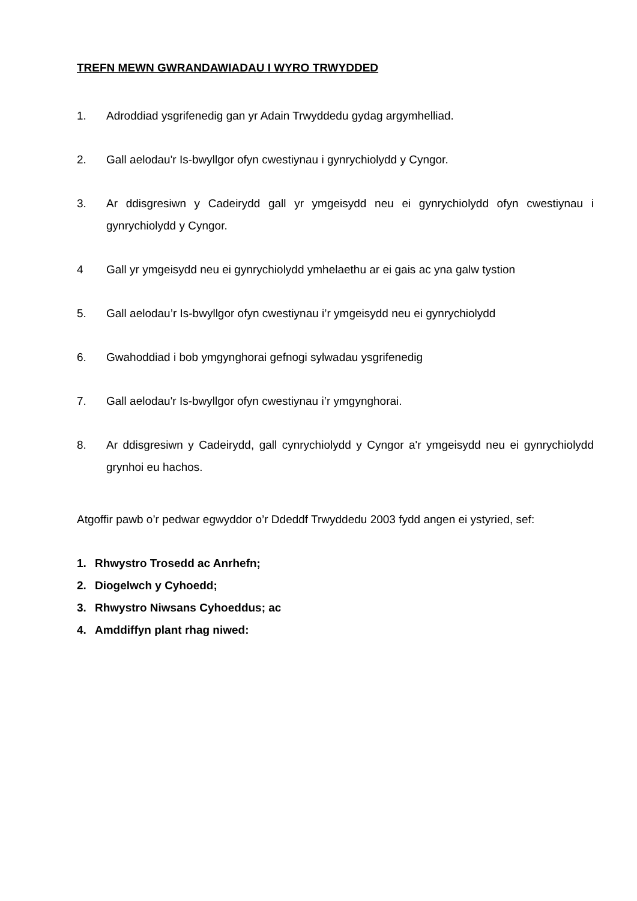TREFN MEWN GWRANDAWIADAU I WYRO TRWYDDED
1. Adroddiad ysgrifenedig gan yr Adain Trwyddedu gydag argymhelliad.
2. Gall aelodau'r Is-bwyllgor ofyn cwestiynau i gynrychiolydd y Cyngor.
3. Ar ddisgresiwn y Cadeirydd gall yr ymgeisydd neu ei gynrychiolydd ofyn cwestiynau i gynrychiolydd y Cyngor.
4 Gall yr ymgeisydd neu ei gynrychiolydd ymhelaethu ar ei gais ac yna galw tystion
5. Gall aelodau’r Is-bwyllgor ofyn cwestiynau i’r ymgeisydd neu ei gynrychiolydd
6. Gwahoddiad i bob ymgynghorai gefnogi sylwadau ysgrifenedig
7. Gall aelodau'r Is-bwyllgor ofyn cwestiynau i’r ymgynghorai.
8. Ar ddisgresiwn y Cadeirydd, gall cynrychiolydd y Cyngor a'r ymgeisydd neu ei gynrychiolydd grynhoi eu hachos.
Atgoffir pawb o’r pedwar egwyddor o’r Ddeddf Trwyddedu 2003 fydd angen ei ystyried, sef:
1. Rhwystro Trosedd ac Anrhefn;
2. Diogelwch y Cyhoedd;
3. Rhwystro Niwsans Cyhoeddus; ac
4. Amddiffyn plant rhag niwed: